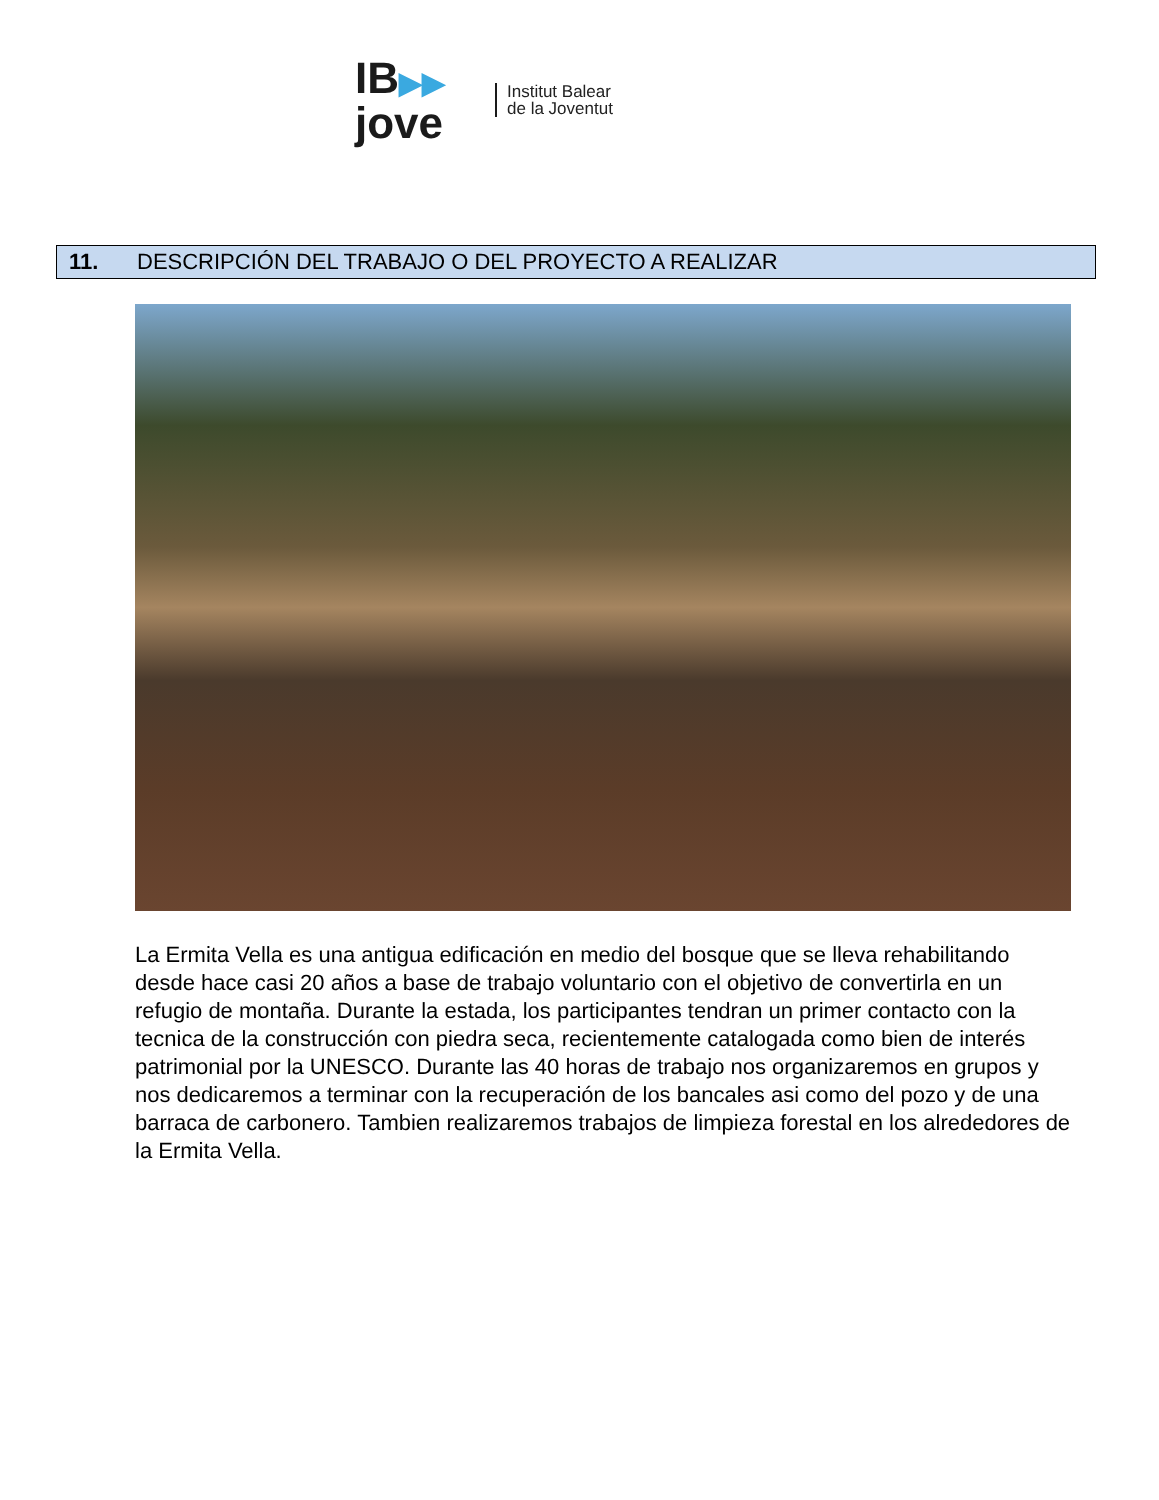IB▶▶
jove
Institut Balear
de la Joventut
11. DESCRIPCIÓN DEL TRABAJO O DEL PROYECTO A REALIZAR
La Ermita Vella es una antigua edificación en medio del bosque que se lleva rehabilitando desde hace casi 20 años a base de trabajo voluntario con el objetivo de convertirla en un refugio de montaña. Durante la estada, los participantes tendran un primer contacto con la tecnica de la construcción con piedra seca, recientemente catalogada como bien de interés patrimonial por la UNESCO. Durante las 40 horas de trabajo nos organizaremos en grupos y nos dedicaremos a terminar con la recuperación de los bancales asi como del pozo y de una barraca de carbonero. Tambien realizaremos trabajos de limpieza forestal en los alrededores de la Ermita Vella.